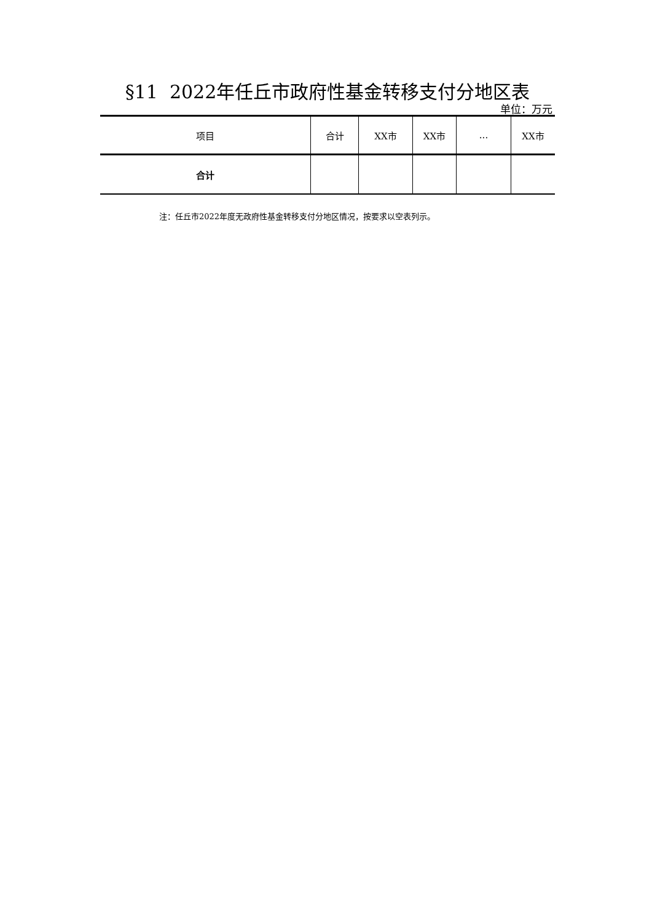§11 2022年任丘市政府性基金转移支付分地区表
单位：万元
| 项目 | 合计 | XX市 | XX市 | ... | XX市 |
| --- | --- | --- | --- | --- | --- |
| 合计 | | | | | |
注：任丘市2022年度无政府性基金转移支付分地区情况，按要求以空表列示。